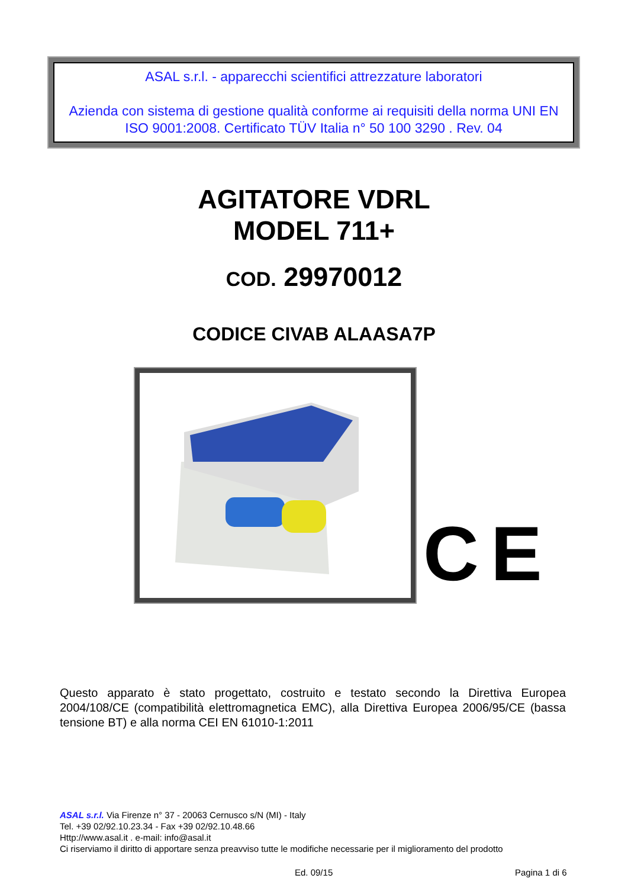ASAL s.r.l. - apparecchi scientifici attrezzature laboratori
Azienda con sistema di gestione qualità conforme ai requisiti della norma UNI EN ISO 9001:2008. Certificato TÜV Italia n° 50 100 3290 . Rev. 04
AGITATORE VDRL
MODEL 711+
COD. 29970012
CODICE CIVAB ALAASA7P
CE
Questo apparato è stato progettato, costruito e testato secondo la Direttiva Europea 2004/108/CE (compatibilità elettromagnetica EMC), alla Direttiva Europea 2006/95/CE (bassa tensione BT) e alla norma CEI EN 61010-1:2011
ASAL s.r.l. Via Firenze n° 37 - 20063 Cernusco s/N (MI) - Italy
Tel. +39 02/92.10.23.34 - Fax +39 02/92.10.48.66
Http://www.asal.it . e-mail: info@asal.it
Ci riserviamo il diritto di apportare senza preavviso tutte le modifiche necessarie per il miglioramento del prodotto
Ed. 09/15 Pagina 1 di 6